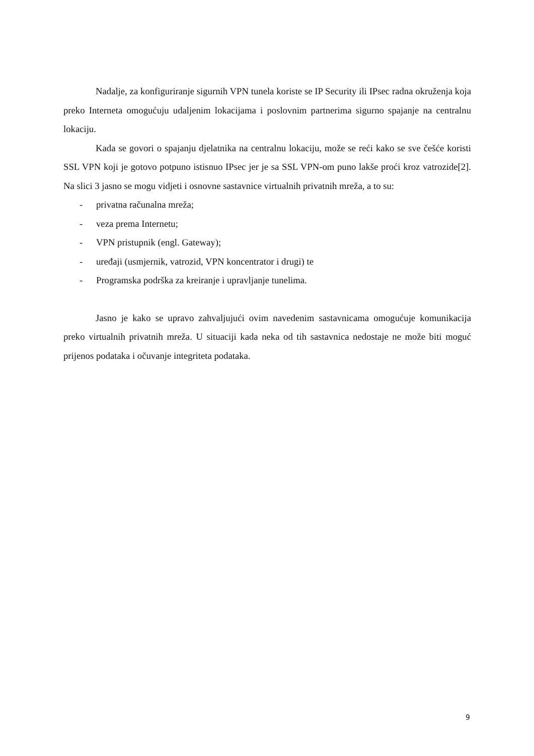Nadalje, za konfiguriranje sigurnih VPN tunela koriste se IP Security ili IPsec radna okruženja koja preko Interneta omogućuju udaljenim lokacijama i poslovnim partnerima sigurno spajanje na centralnu lokaciju.
Kada se govori o spajanju djelatnika na centralnu lokaciju, može se reći kako se sve češće koristi SSL VPN koji je gotovo potpuno istisnuo IPsec jer je sa SSL VPN-om puno lakše proći kroz vatrozide[2]. Na slici 3 jasno se mogu vidjeti i osnovne sastavnice virtualnih privatnih mreža, a to su:
- privatna računalna mreža;
- veza prema Internetu;
- VPN pristupnik (engl. Gateway);
- uređaji (usmjernik, vatrozid, VPN koncentrator i drugi) te
- Programska podrška za kreiranje i upravljanje tunelima.
Jasno je kako se upravo zahvaljujući ovim navedenim sastavnicama omogućuje komunikacija preko virtualnih privatnih mreža. U situaciji kada neka od tih sastavnica nedostaje ne može biti moguć prijenos podataka i očuvanje integriteta podataka.
9